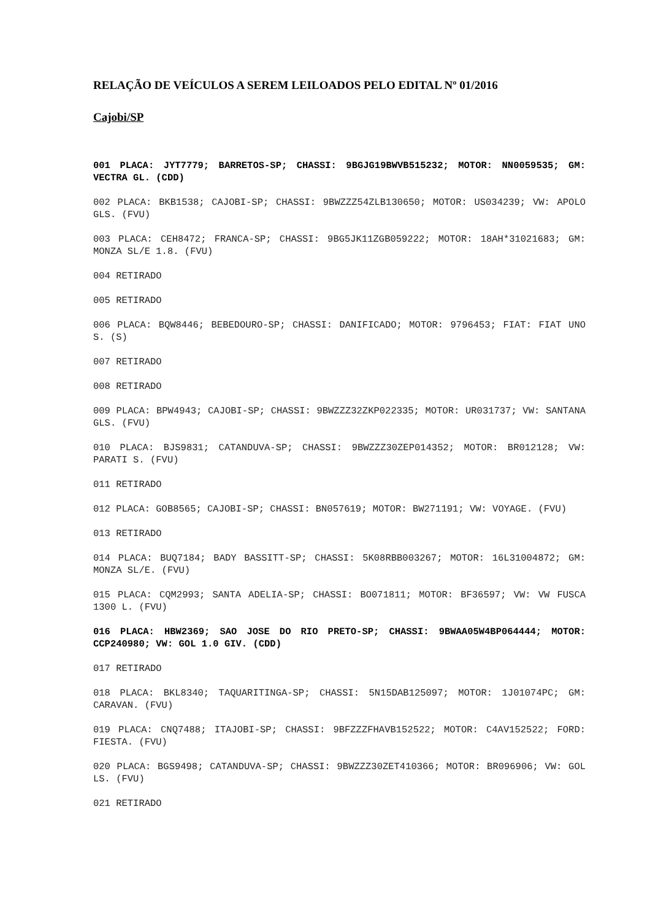RELAÇÃO DE VEÍCULOS A SEREM LEILOADOS PELO EDITAL Nº 01/2016
Cajobi/SP
001 PLACA: JYT7779; BARRETOS-SP; CHASSI: 9BGJG19BWVB515232; MOTOR: NN0059535; GM: VECTRA GL. (CDD)
002 PLACA: BKB1538; CAJOBI-SP; CHASSI: 9BWZZZ54ZLB130650; MOTOR: US034239; VW: APOLO GLS. (FVU)
003 PLACA: CEH8472; FRANCA-SP; CHASSI: 9BG5JK11ZGB059222; MOTOR: 18AH*31021683; GM: MONZA SL/E 1.8. (FVU)
004 RETIRADO
005 RETIRADO
006 PLACA: BQW8446; BEBEDOURO-SP; CHASSI: DANIFICADO; MOTOR: 9796453; FIAT: FIAT UNO S. (S)
007 RETIRADO
008 RETIRADO
009 PLACA: BPW4943; CAJOBI-SP; CHASSI: 9BWZZZ32ZKP022335; MOTOR: UR031737; VW: SANTANA GLS. (FVU)
010 PLACA: BJS9831; CATANDUVA-SP; CHASSI: 9BWZZZ30ZEP014352; MOTOR: BR012128; VW: PARATI S. (FVU)
011 RETIRADO
012 PLACA: GOB8565; CAJOBI-SP; CHASSI: BN057619; MOTOR: BW271191; VW: VOYAGE. (FVU)
013 RETIRADO
014 PLACA: BUQ7184; BADY BASSITT-SP; CHASSI: 5K08RBB003267; MOTOR: 16L31004872; GM: MONZA SL/E. (FVU)
015 PLACA: CQM2993; SANTA ADELIA-SP; CHASSI: BO071811; MOTOR: BF36597; VW: VW FUSCA 1300 L. (FVU)
016 PLACA: HBW2369; SAO JOSE DO RIO PRETO-SP; CHASSI: 9BWAA05W4BP064444; MOTOR: CCP240980; VW: GOL 1.0 GIV. (CDD)
017 RETIRADO
018 PLACA: BKL8340; TAQUARITINGA-SP; CHASSI: 5N15DAB125097; MOTOR: 1J01074PC; GM: CARAVAN. (FVU)
019 PLACA: CNQ7488; ITAJOBI-SP; CHASSI: 9BFZZZFHAVB152522; MOTOR: C4AV152522; FORD: FIESTA. (FVU)
020 PLACA: BGS9498; CATANDUVA-SP; CHASSI: 9BWZZZ30ZET410366; MOTOR: BR096906; VW: GOL LS. (FVU)
021 RETIRADO